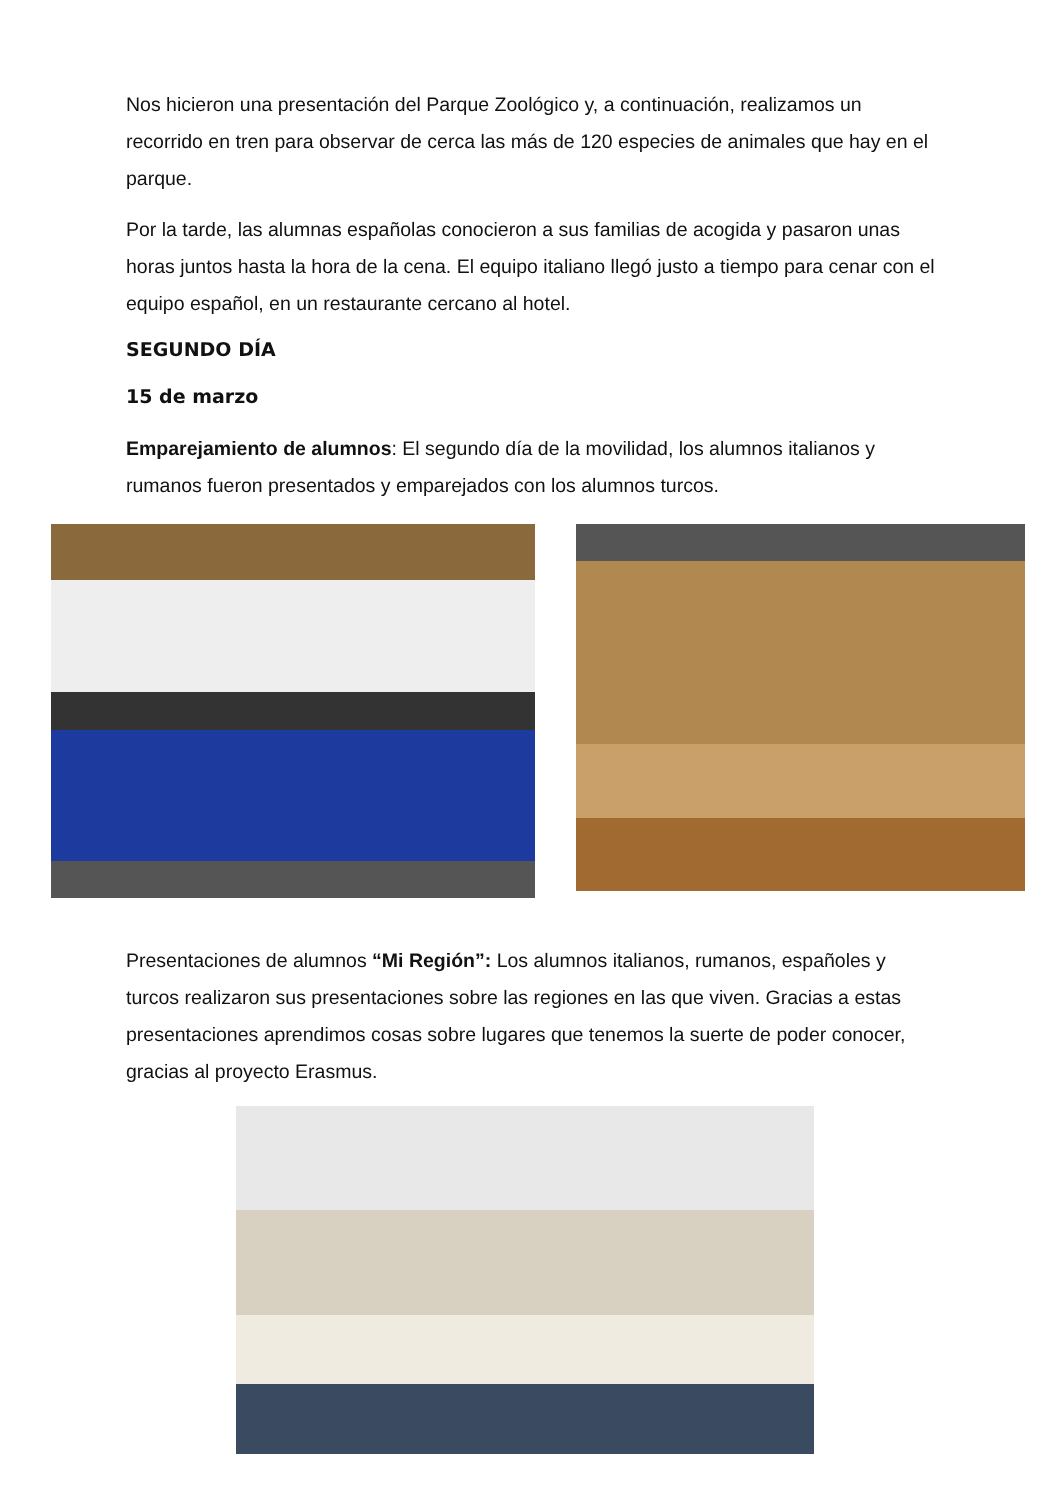Nos hicieron una presentación del Parque Zoológico y, a continuación, realizamos un recorrido en tren para observar de cerca las más de 120 especies de animales que hay en el parque.
Por la tarde, las alumnas españolas conocieron a sus familias de acogida y pasaron unas horas juntos hasta la hora de la cena. El equipo italiano llegó justo a tiempo para cenar con el equipo español, en un restaurante cercano al hotel.
SEGUNDO DÍA
15 de marzo
Emparejamiento de alumnos: El segundo día de la movilidad, los alumnos italianos y rumanos fueron presentados y emparejados con los alumnos turcos.
Presentaciones de alumnos “Mi Región”: Los alumnos italianos, rumanos, españoles y turcos realizaron sus presentaciones sobre las regiones en las que viven. Gracias a estas presentaciones aprendimos cosas sobre lugares que tenemos la suerte de poder conocer, gracias al proyecto Erasmus.